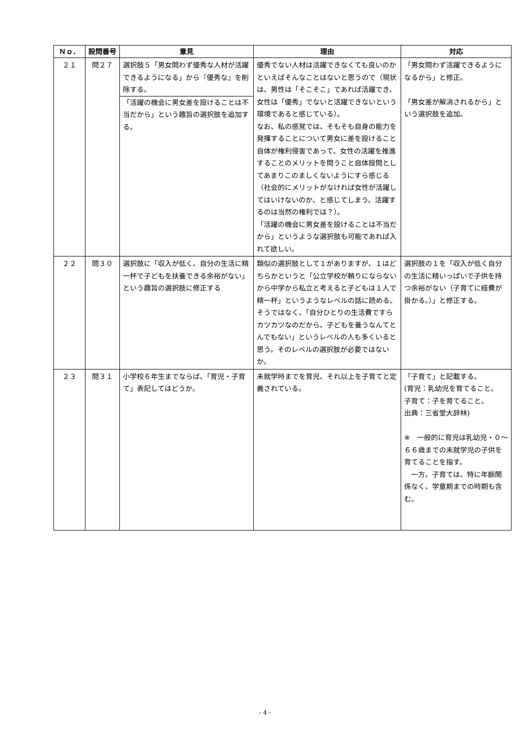| Ｎｏ． | 設問番号 | 意見 | 理由 | 対応 |
| --- | --- | --- | --- | --- |
| ２１ | 問２７ | 選択肢５「男女問わず優秀な人材が活躍できるようになる」から『優秀な』を削除する。 「活躍の機会に男女差を設けることは不当だから」という趣旨の選択肢を追加する。 | 優秀でない人材は活躍できなくても良いのかといえばそんなことはないと思うので（現状は、男性は「そこそこ」であれば活躍でき、女性は「優秀」でないと活躍できないという環境であると感じている）。 なお、私の感覚では、そもそも自身の能力を発揮することについて男女に差を設けること自体が権利侵害であって、女性の活躍を推進することのメリットを問うこと自体設問としてあまりこのましくないようにすら感じる（社会的にメリットがなければ女性が活躍してはいけないのか、と感じてしまう。活躍するのは当然の権利では？）。 「活躍の機会に男女差を設けることは不当だから」というような選択肢も可能であれば入れて欲しい。 | 「男女問わず活躍できるようになるから」と修正。 「男女差が解消されるから」という選択肢を追加。 |
| ２２ | 問３０ | 選択肢に「収入が低く、自分の生活に精一杯で子どもを扶養できる余裕がない」という趣旨の選択肢に修正する | 類似の選択肢として１がありますが、１はどちらかというと「公立学校が頼りにならないから中学から私立と考えると子どもは１人で精一杯」というようなレベルの話に読める。そうではなく、「自分ひとりの生活費ですらカツカツなのだから、子どもを養うなんてとんでもない」というレベルの人も多くいると思う。そのレベルの選択肢が必要ではないか。 | 選択肢の１を「収入が低く自分の生活に精いっぱいで子供を持つ余裕がない（子育てに経費が掛かる。）」と修正する。 |
| ２３ | 問３１ | 小学校６年生までならば、「育児・子育て」表記してはどうか。 | 未就学時までを育児、それ以上を子育てと定義されている。 | 「子育て」と記載する。 (育児：乳幼児を育てること。 子育て：子を育てること。 出典：三省堂大辞林) ※ 一般的に育児は乳幼児・０～６６歳までの未就学児の子供を育てることを指す。 一方、子育ては、特に年齢関係なく、学童期までの時期も含む。 |
- 4 -